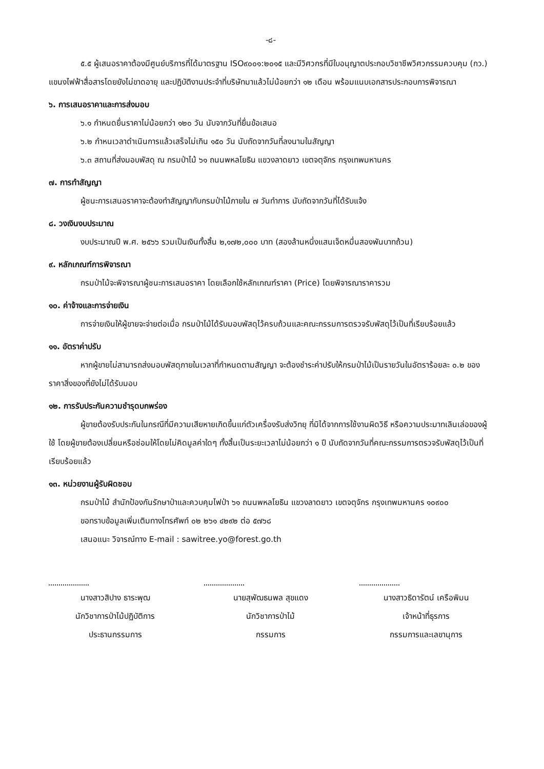-๘-
๕.๕ ผู้เสนอราคาต้องมีศูนย์บริการที่ได้มาตรฐาน ISO๙๐๐๑:๒๐๑๕ และมีวิศวกรที่มีใบอนุญาตประกอบวิชาชีพวิศวกรรมควบคุม (กว.) แขนงไฟฟ้าสื่อสารโดยยังไม่ขาดอายุ และปฏิบัติงานประจำที่บริษัทมาแล้วไม่น้อยกว่า ๑๒ เดือน พร้อมแนบเอกสารประกอบการพิจารณา
๖. การเสนอราคาและการส่งมอบ
๖.๑ กำหนดยื่นราคาไม่น้อยกว่า ๑๒๐ วัน นับจากวันที่ยื่นข้อเสนอ
๖.๒ กำหนเวลาดำเนินการแล้วเสร็จไม่เกิน ๑๕๐ วัน นับถัดจากวันที่ลงนามในสัญญา
๖.๓ สถานที่ส่งมอบพัสดุ ณ กรมป่าไม้ ๖๑ ถนนพหลโยธิน แขวงลาดยาว เขตจตุจักร กรุงเทพมหานคร
๗. การทำสัญญา
ผู้ชนะการเสนอราคาจะต้องทำสัญญากับกรมป่าไม้ภายใน ๗ วันทำการ นับถัดจากวันที่ได้รับแจ้ง
๘. วงเงินงบประมาณ
งบประมาณปี พ.ศ. ๒๕๖๖ รวมเป็นเงินทั้งสิ้น ๒,๑๗๒,๐๐๐ บาท (สองล้านหนึ่งแสนเจ็ดหมื่นสองพันบาทถ้วน)
๙. หลักเกณฑ์การพิจารณา
กรมป่าไม้จะพิจารณาผู้ชนะการเสนอราคา โดยเลือกใช้หลักเกณฑ์ราคา (Price) โดยพิจารณาราคารวม
๑๐. ค่าจ้างและการจ่ายเงิน
การจ่ายเงินให้ผู้ขายจะจ่ายต่อเมื่อ กรมป่าไม้ได้รับมอบพัสดุไว้ครบถ้วนและคณะกรรมการตรวจรับพัสดุไว้เป็นที่เรียบร้อยแล้ว
๑๑. อัตราค่าปรับ
หากผู้ขายไม่สามารถส่งมอบพัสดุภายในเวลาที่กำหนดตามสัญญา จะต้องชำระค่าปรับให้กรมป่าไม้เป็นรายวันในอัตราร้อยละ ๐.๒ ของราคาสิ่งของที่ยังไม่ได้รับมอบ
๑๒. การรับประกันความชำรุดบกพร่อง
ผู้ขายต้องรับประกันในกรณีที่มีความเสียหายเกิดขึ้นแก่ตัวเครื่องรับส่งวิทยุ ที่มิได้จากการใช้งานผิดวิธี หรือความประมาทเลินเล่อของผู้ใช้ โดยผู้ขายต้องเปลี่ยนหรือซ่อมให้โดยไม่คิดมูลค่าใดๆ ทั้งสิ้นเป็นระยะเวลาไม่น้อยกว่า ๑ ปี นับถัดจากวันที่คณะกรรมการตรวจรับพัสดุไว้เป็นที่เรียบร้อยแล้ว
๑๓. หน่วยงานผู้รับผิดชอบ
กรมป่าไม้ สำนักป้องกันรักษาป่าและควบคุมไฟป่า ๖๑ ถนนพหลโยธิน แขวงลาดยาว เขตจตุจักร กรุงเทพมหานคร ๑๐๙๐๐
ขอทราบข้อมูลเพิ่มเติมทางโทรศัพท์ ๐๒ ๒๖๑ ๔๒๙๒ ต่อ ๕๗๖๘
เสนอแนะ วิจารณ์ทาง E-mail : sawitree.yo@forest.go.th
นางสาวสิปาง ธาระพุฒ
นักวิชาการป่าไม้ปฏิบัติการ
ประธานกรรมการ
นายสุพัฒธนพล สุขแดง
นักวิชาการป่าไม้
กรรมการ
นางสาวธิดารัตน์ เครือพิมน
เจ้าหน้าที่ธุรการ
กรรมการและเลขานุการ